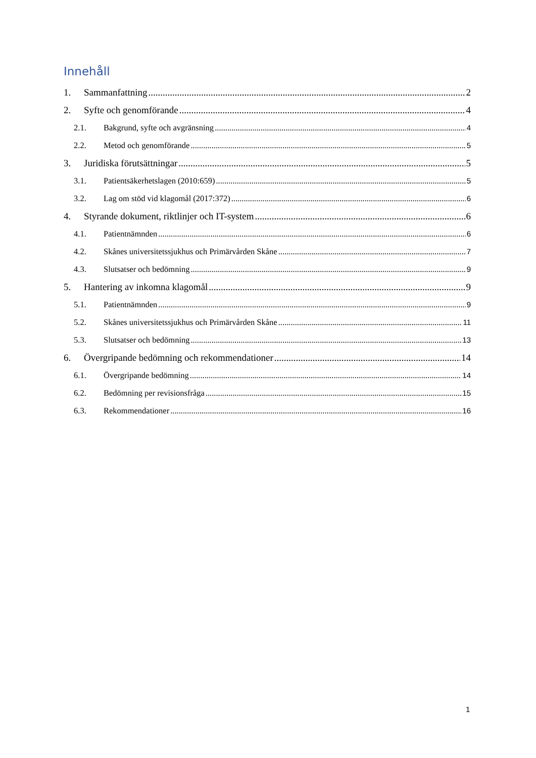Innehåll
1. Sammanfattning 2
2. Syfte och genomförande 4
2.1. Bakgrund, syfte och avgränsning 4
2.2. Metod och genomförande 5
3. Juridiska förutsättningar 5
3.1. Patientsäkerhetslagen (2010:659) 5
3.2. Lag om stöd vid klagomål (2017:372) 6
4. Styrande dokument, riktlinjer och IT-system 6
4.1. Patientnämnden 6
4.2. Skånes universitetssjukhus och Primärvården Skåne 7
4.3. Slutsatser och bedömning 9
5. Hantering av inkomna klagomål 9
5.1. Patientnämnden 9
5.2. Skånes universitetssjukhus och Primärvården Skåne 11
5.3. Slutsatser och bedömning 13
6. Övergripande bedömning och rekommendationer 14
6.1. Övergripande bedömning 14
6.2. Bedömning per revisionsfråga 15
6.3. Rekommendationer 16
1